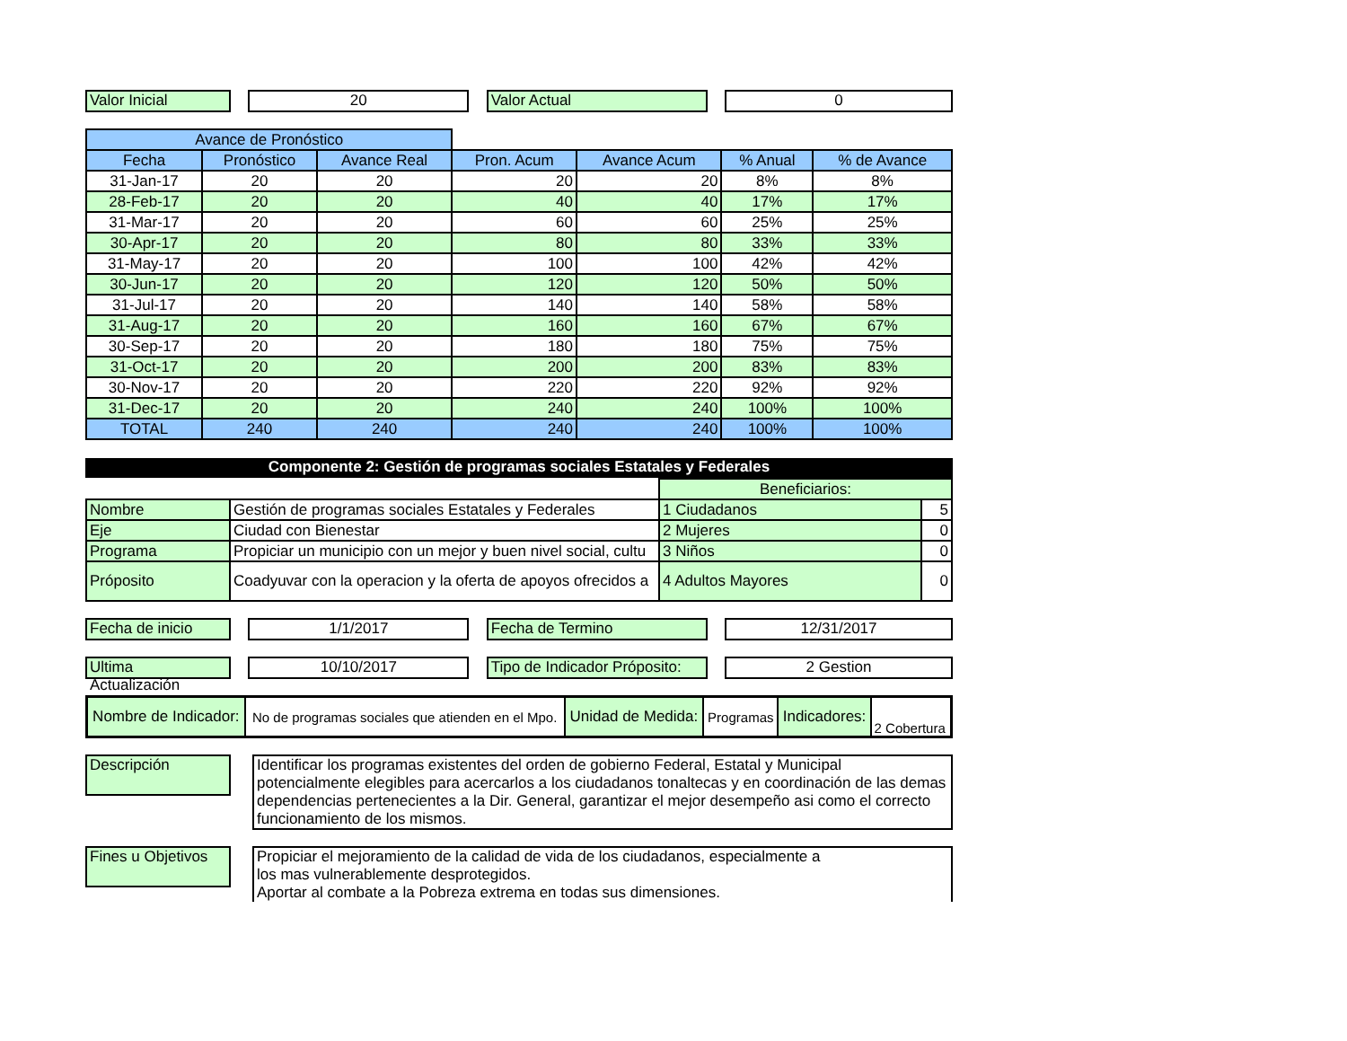Valor Inicial 20 Valor Actual 0
| Avance de Pronóstico | | | | | | |
| Fecha | Pronóstico | Avance Real | Pron. Acum | Avance Acum | % Anual | % de Avance |
| 31-Jan-17 | 20 | 20 | 20 | 20 | 8% | 8% |
| 28-Feb-17 | 20 | 20 | 40 | 40 | 17% | 17% |
| 31-Mar-17 | 20 | 20 | 60 | 60 | 25% | 25% |
| 30-Apr-17 | 20 | 20 | 80 | 80 | 33% | 33% |
| 31-May-17 | 20 | 20 | 100 | 100 | 42% | 42% |
| 30-Jun-17 | 20 | 20 | 120 | 120 | 50% | 50% |
| 31-Jul-17 | 20 | 20 | 140 | 140 | 58% | 58% |
| 31-Aug-17 | 20 | 20 | 160 | 160 | 67% | 67% |
| 30-Sep-17 | 20 | 20 | 180 | 180 | 75% | 75% |
| 31-Oct-17 | 20 | 20 | 200 | 200 | 83% | 83% |
| 30-Nov-17 | 20 | 20 | 220 | 220 | 92% | 92% |
| 31-Dec-17 | 20 | 20 | 240 | 240 | 100% | 100% |
| TOTAL | 240 | 240 | 240 | 240 | 100% | 100% |
Componente 2: Gestión de programas sociales Estatales y Federales
| | | Beneficiarios: | |
| Nombre | Gestión de programas sociales Estatales y Federales | 1 Ciudadanos | 5 |
| Eje | Ciudad con Bienestar | 2 Mujeres | 0 |
| Programa | Propiciar un municipio con un mejor y buen nivel social, cultu | 3 Niños | 0 |
| Próposito | Coadyuvar con la operacion y la oferta de apoyos ofrecidos a | 4 Adultos Mayores | 0 |
Fecha de inicio
1/1/2017 Fecha de Termino 12/31/2017
Ultima Actualización
10/10/2017 Tipo de Indicador Próposito:
2 Gestion
| Nombre de Indicador: | No de programas sociales que atienden en el Mpo. | Unidad de Medida: | Programas | Indicadores: | 2 Cobertura |
Descripción
Identificar los programas existentes del orden de gobierno Federal, Estatal y Municipal potencialmente elegibles para acercarlos a los ciudadanos tonaltecas y en coordinación de las demas dependencias pertenecientes a la Dir. General, garantizar el mejor desempeño asi como el correcto funcionamiento de los mismos.
Fines u Objetivos
Propiciar el mejoramiento de la calidad de vida de los ciudadanos, especialmente a
los mas vulnerablemente desprotegidos.
Aportar al combate a la Pobreza extrema en todas sus dimensiones.